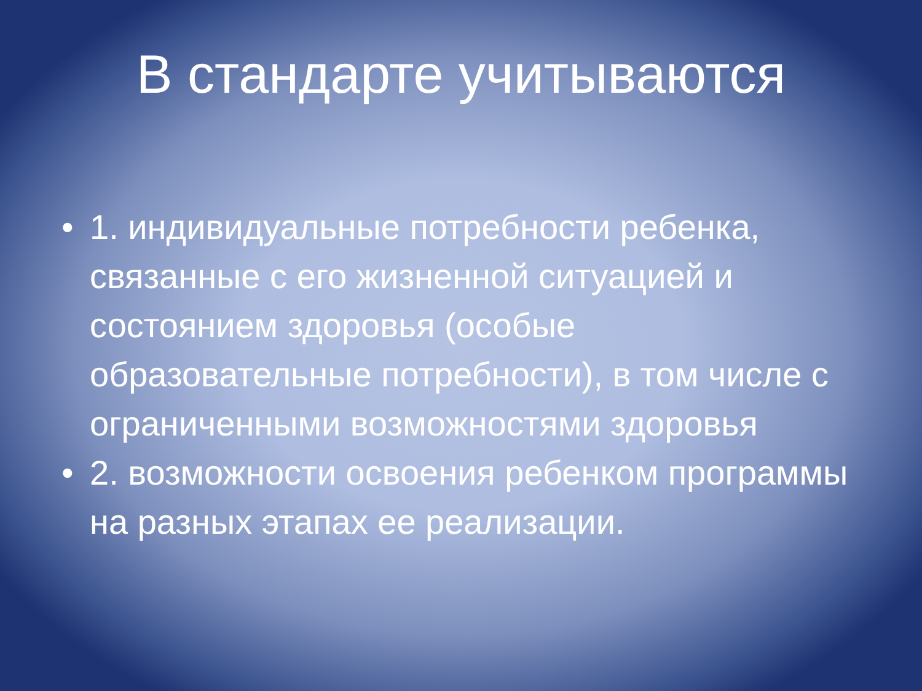В стандарте учитываются
• 1. индивидуальные потребности ребенка, связанные с его жизненной ситуацией и состоянием здоровья (особые образовательные потребности), в том числе с ограниченными возможностями здоровья
• 2. возможности освоения ребенком программы на разных этапах ее реализации.